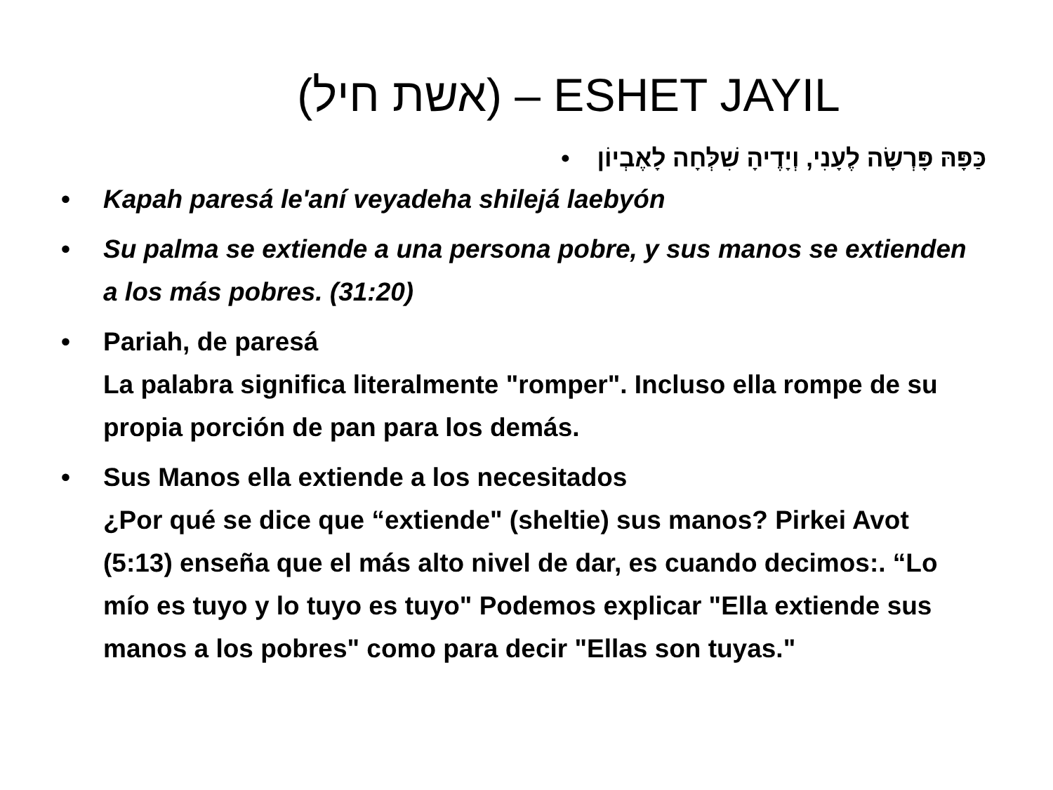(אשת חיל) – ESHET JAYIL
כַּפָּהּ פָּרְשָׂה לֶעָנִי, וְיָדֶיהָ שִׁלְּחָה לָאֶבְיוֹן •
• Kapah paresá le'aní veyadeha shilejá laebyón
• Su palma se extiende a una persona pobre, y sus manos se extienden a los más pobres. (31:20)
• Pariah, de paresá
La palabra significa literalmente "romper". Incluso ella rompe de su propia porción de pan para los demás.
• Sus Manos ella extiende a los necesitados
¿Por qué se dice que “extiende" (sheltie) sus manos? Pirkei Avot (5:13) enseña que el más alto nivel de dar, es cuando decimos:. “Lo mío es tuyo y lo tuyo es tuyo" Podemos explicar "Ella extiende sus manos a los pobres" como para decir "Ellas son tuyas."